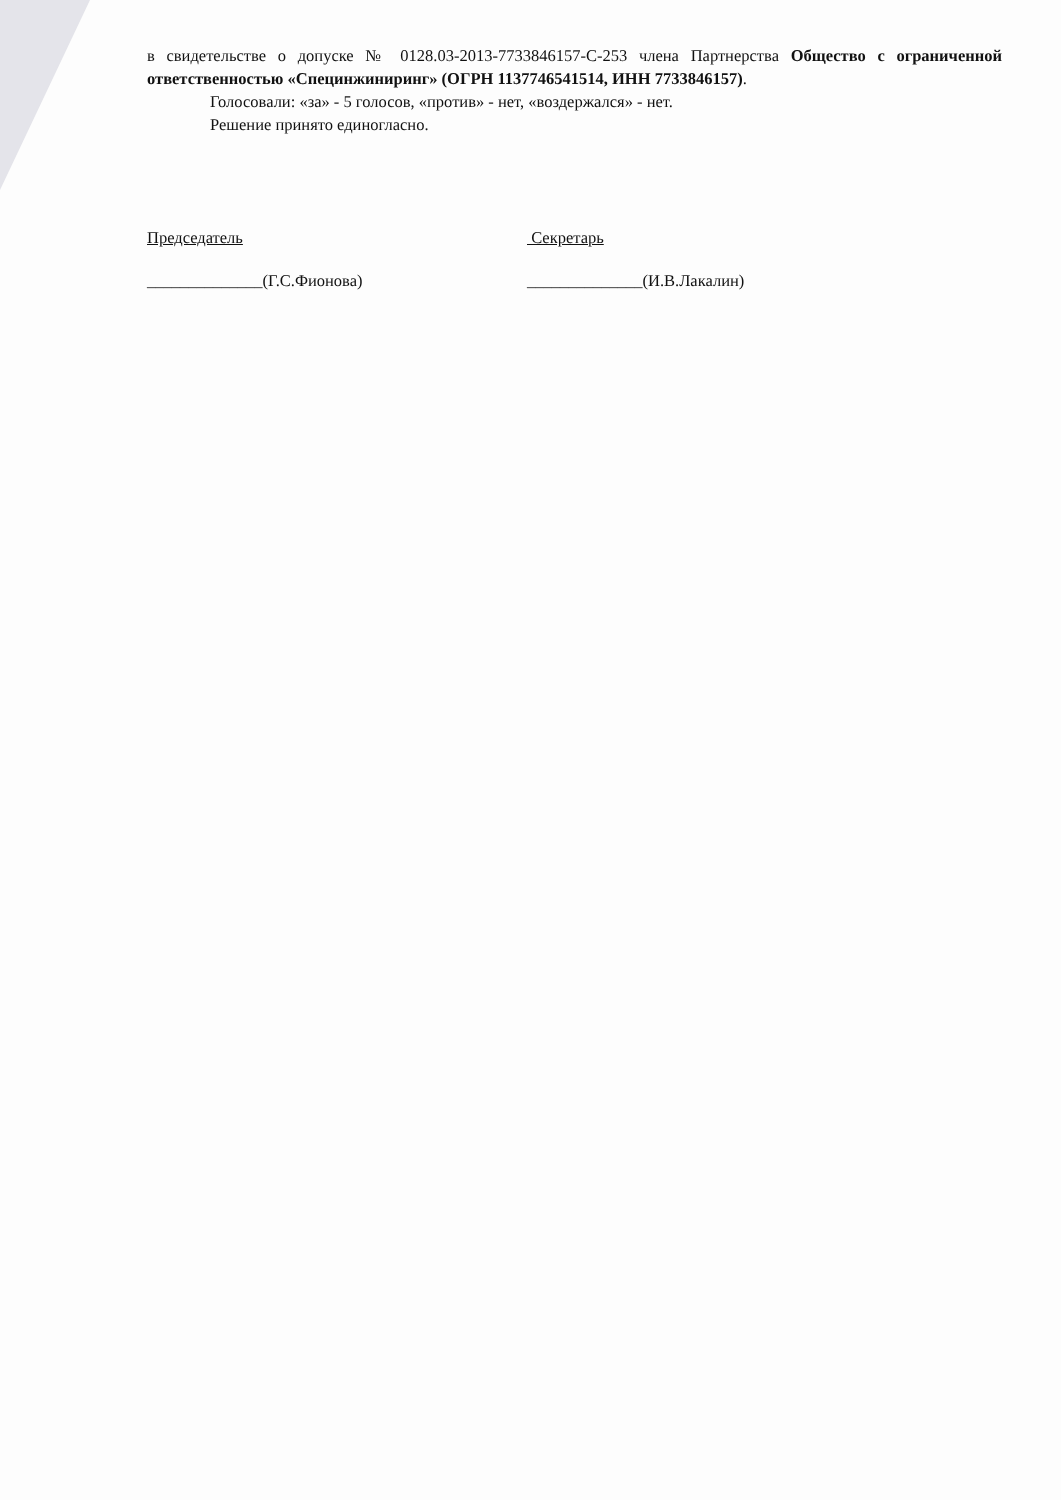в свидетельстве о допуске № 0128.03-2013-7733846157-С-253 члена Партнерства Общество с ограниченной ответственностью «Специнжиниринг» (ОГРН 1137746541514, ИНН 7733846157).
Голосовали: «за» - 5 голосов, «против» - нет, «воздержался» - нет.
Решение принято единогласно.
Председатель
______________(Г.С.Фионова)
Секретарь
______________(И.В.Лакалин)